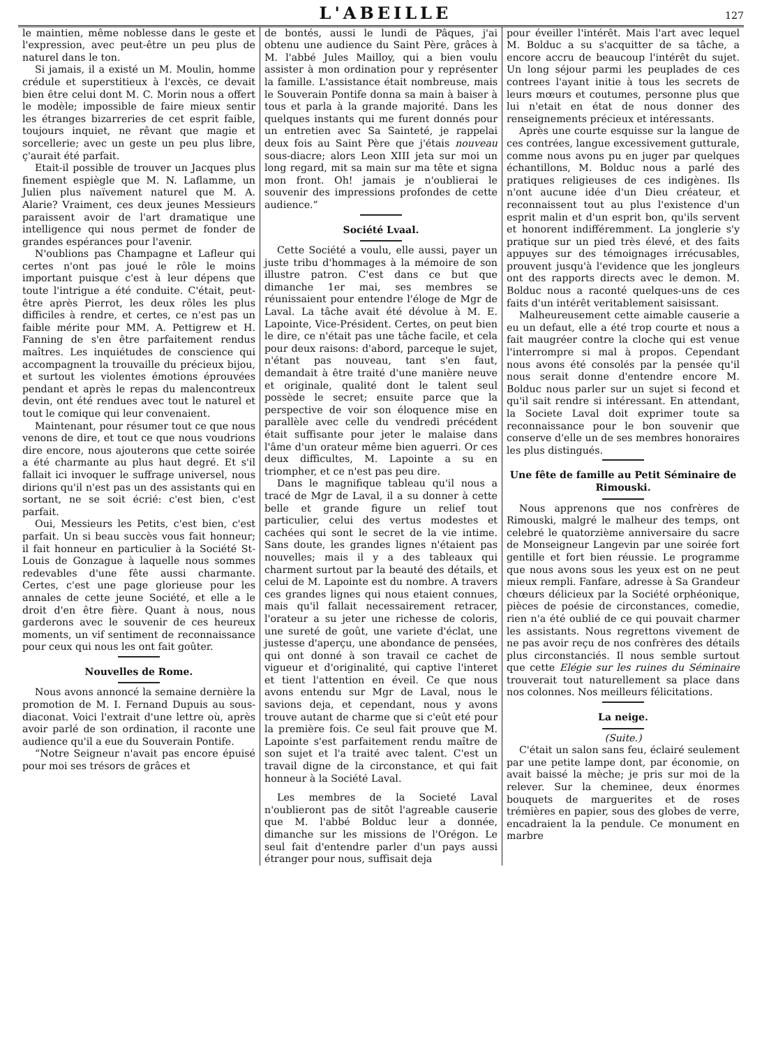L'ABEILLE
127
le maintien, même noblesse dans le geste et l'expression, avec peut-être un peu plus de naturel dans le ton.
Si jamais, il a existé un M. Moulin, homme crédule et superstitieux à l'excès, ce devait bien être celui dont M. C. Morin nous a offert le modèle; impossible de faire mieux sentir les étranges bizarreries de cet esprit faible, toujours inquiet, ne rêvant que magie et sorcellerie; avec un geste un peu plus libre, ç'aurait été parfait.
Etait-il possible de trouver un Jacques plus finement espiègle que M. N. Laflamme, un Julien plus naïvement naturel que M. A. Alarie? Vraiment, ces deux jeunes Messieurs paraissent avoir de l'art dramatique une intelligence qui nous permet de fonder de grandes espérances pour l'avenir.
N'oublions pas Champagne et Lafleur qui certes n'ont pas joué le rôle le moins important puisque c'est à leur dépens que toute l'intrigue a été conduite. C'était, peut-être après Pierrot, les deux rôles les plus difficiles à rendre, et certes, ce n'est pas un faible mérite pour MM. A. Pettigrew et H. Fanning de s'en être parfaitement rendus maîtres. Les inquiétudes de conscience qui accompagnent la trouvaille du précieux bijou, et surtout les violentes émotions éprouvées pendant et après le repas du malencontreux devin, ont été rendues avec tout le naturel et tout le comique qui leur convenaient.
Maintenant, pour résumer tout ce que nous venons de dire, et tout ce que nous voudrions dire encore, nous ajouterons que cette soirée a été charmante au plus haut degré. Et s'il fallait ici invoquer le suffrage universel, nous dirions qu'il n'est pas un des assistants qui en sortant, ne se soit écrié: c'est bien, c'est parfait.
Oui, Messieurs les Petits, c'est bien, c'est parfait. Un si beau succès vous fait honneur; il fait honneur en particulier à la Société St-Louis de Gonzague à laquelle nous sommes redevables d'une fête aussi charmante. Certes, c'est une page glorieuse pour les annales de cette jeune Société, et elle a le droit d'en être fière. Quant à nous, nous garderons avec le souvenir de ces heureux moments, un vif sentiment de reconnaissance pour ceux qui nous les ont fait goûter.
Nouvelles de Rome.
Nous avons annoncé la semaine dernière la promotion de M. I. Fernand Dupuis au sous-diaconat. Voici l'extrait d'une lettre où, après avoir parlé de son ordination, il raconte une audience qu'il a eue du Souverain Pontife.
“Notre Seigneur n'avait pas encore épuisé pour moi ses trésors de grâces et
de bontés, aussi le lundi de Pâques, j'ai obtenu une audience du Saint Père, grâces à M. l'abbé Jules Mailloy, qui a bien voulu assister à mon ordination pour y représenter la famille. L'assistance était nombreuse, mais le Souverain Pontife donna sa main à baiser à tous et parla à la grande majorité. Dans les quelques instants qui me furent donnés pour un entretien avec Sa Sainteté, je rappelai deux fois au Saint Père que j'étais nouveau sous-diacre; alors Leon XIII jeta sur moi un long regard, mit sa main sur ma tête et signa mon front. Oh! jamais je n'oublierai le souvenir des impressions profondes de cette audience.”
Société Lvaal.
Cette Société a voulu, elle aussi, payer un juste tribu d'hommages à la mémoire de son illustre patron. C'est dans ce but que dimanche 1er mai, ses membres se réunissaient pour entendre l'éloge de Mgr de Laval. La tâche avait été dévolue à M. E. Lapointe, Vice-Président. Certes, on peut bien le dire, ce n'était pas une tâche facile, et cela pour deux raisons: d'abord, parceque le sujet, n'étant pas nouveau, tant s'en faut, demandait à être traité d'une manière neuve et originale, qualité dont le talent seul possède le secret; ensuite parce que la perspective de voir son éloquence mise en parallèle avec celle du vendredi précédent était suffisante pour jeter le malaise dans l'âme d'un orateur même bien aguerri. Or ces deux difficultes, M. Lapointe a su en triompher, et ce n'est pas peu dire.
Dans le magnifique tableau qu'il nous a tracé de Mgr de Laval, il a su donner à cette belle et grande figure un relief tout particulier, celui des vertus modestes et cachées qui sont le secret de la vie intime. Sans doute, les grandes lignes n'étaient pas nouvelles; mais il y a des tableaux qui charment surtout par la beauté des détails, et celui de M. Lapointe est du nombre. A travers ces grandes lignes qui nous etaient connues, mais qu'il fallait necessairement retracer, l'orateur a su jeter une richesse de coloris, une sureté de goût, une variete d'éclat, une justesse d'aperçu, une abondance de pensées, qui ont donné à son travail ce cachet de vigueur et d'originalité, qui captive l'interet et tient l'attention en éveil. Ce que nous avons entendu sur Mgr de Laval, nous le savions deja, et cependant, nous y avons trouve autant de charme que si c'eût eté pour la première fois. Ce seul fait prouve que M. Lapointe s'est parfaitement rendu maître de son sujet et l'a traité avec talent. C'est un travail digne de la circonstance, et qui fait honneur à la Société Laval.
Les membres de la Societé Laval n'oublieront pas de sitôt l'agreable causerie que M. l'abbé Bolduc leur a donnée, dimanche sur les missions de l'Orégon. Le seul fait d'entendre parler d'un pays aussi étranger pour nous, suffisait deja
pour éveiller l'intérêt. Mais l'art avec lequel M. Bolduc a su s'acquitter de sa tâche, a encore accru de beaucoup l'intérêt du sujet. Un long séjour parmi les peuplades de ces contrees l'ayant initie à tous les secrets de leurs mœurs et coutumes, personne plus que lui n'etait en état de nous donner des renseignements précieux et intéressants.
Après une courte esquisse sur la langue de ces contrées, langue excessivement gutturale, comme nous avons pu en juger par quelques échantillons, M. Bolduc nous a parlé des pratiques religieuses de ces indigènes. Ils n'ont aucune idée d'un Dieu créateur, et reconnaissent tout au plus l'existence d'un esprit malin et d'un esprit bon, qu'ils servent et honorent indifféremment. La jonglerie s'y pratique sur un pied très élevé, et des faits appuyes sur des témoignages irrécusables, prouvent jusqu'à l'evidence que les jongleurs ont des rapports directs avec le demon. M. Bolduc nous a raconté quelques-uns de ces faits d'un intérêt veritablement saisissant.
Malheureusement cette aimable causerie a eu un defaut, elle a été trop courte et nous a fait maugréer contre la cloche qui est venue l'interrompre si mal à propos. Cependant nous avons été consolés par la pensée qu'il nous serait donne d'entendre encore M. Bolduc nous parler sur un sujet si fecond et qu'il sait rendre si intéressant. En attendant, la Societe Laval doit exprimer toute sa reconnaissance pour le bon souvenir que conserve d'elle un de ses membres honoraires les plus distingués.
Une fête de famille au Petit Séminaire de Rimouski.
Nous apprenons que nos confrères de Rimouski, malgré le malheur des temps, ont celebré le quatorzième anniversaire du sacre de Monseigneur Langevin par une soirée fort gentille et fort bien réussie. Le programme que nous avons sous les yeux est on ne peut mieux rempli. Fanfare, adresse à Sa Grandeur chœurs délicieux par la Société orphéonique, pièces de poésie de circonstances, comedie, rien n'a été oublié de ce qui pouvait charmer les assistants. Nous regrettons vivement de ne pas avoir reçu de nos confrères des détails plus circonstanciés. Il nous semble surtout que cette Elégie sur les ruines du Séminaire trouverait tout naturellement sa place dans nos colonnes. Nos meilleurs félicitations.
La neige.
(Suite.)
C'était un salon sans feu, éclairé seulement par une petite lampe dont, par économie, on avait baissé la mèche; je pris sur moi de la relever. Sur la cheminee, deux énormes bouquets de marguerites et de roses trémières en papier, sous des globes de verre, encadraient la la pendule. Ce monument en marbre